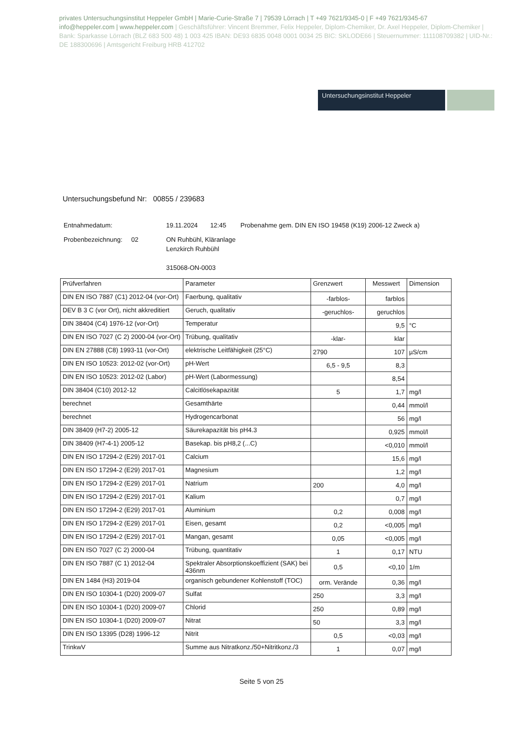privates Untersuchungsinstitut Heppeler GmbH | Marie-Curie-Straße 7 | 79539 Lörrach | T +49 7621/9345-0 | F +49 7621/9345-67
info@heppeler.com | www.heppeler.com | Geschäftsführer: Vincent Bremmer, Felix Heppeler, Diplom-Chemiker, Dr. Axel Heppeler, Diplom-Chemiker | Bank: Sparkasse Lörrach (BLZ 683 500 48) 1 003 425 IBAN: DE93 6835 0048 0001 0034 25 BIC: SKLODE66 | Steuernummer: 11110870938​2 | UID-Nr.: DE 188300696 | Amtsgericht Freiburg HRB 412702
Untersuchungsinstitut Heppeler
Untersuchungsbefund Nr: 00855 / 239683
| Entnahmedatum: | 19.11.2024 12:45 Probenahme gem. DIN EN ISO 19458 (K19) 2006-12 Zweck a) |
| Probenbezeichnung: 02 | ON Ruhbühl, Kläranlage Lenzkirch Ruhbühl 315068-ON-0003 |
| Prüfverfahren | Parameter | Grenzwert | Messwert | Dimension |
| --- | --- | --- | --- | --- |
| DIN EN ISO 7887 (C1) 2012-04 (vor-Ort) | Faerbung, qualitativ | -farblos- | farblos | |
| DEV B 3 C (vor Ort), nicht akkreditiert | Geruch, qualitativ | -geruchlos- | geruchlos | |
| DIN 38404 (C4) 1976-12 (vor-Ort) | Temperatur | | 9,5 | °C |
| DIN EN ISO 7027 (C 2) 2000-04 (vor-Ort) | Trübung, qualitativ | -klar- | klar | |
| DIN EN 27888 (C8) 1993-11 (vor-Ort) | elektrische Leitfähigkeit (25°C) | 2790 | 107 | µS/cm |
| DIN EN ISO 10523: 2012-02 (vor-Ort) | pH-Wert | 6,5 - 9,5 | 8,3 | |
| DIN EN ISO 10523: 2012-02 (Labor) | pH-Wert (Labormessung) | | 8,54 | |
| DIN 38404 (C10) 2012-12 | Calcitlösekapazität | 5 | 1,7 | mg/l |
| berechnet | Gesamthärte | | 0,44 | mmol/l |
| berechnet | Hydrogencarbonat | | 56 | mg/l |
| DIN 38409 (H7-2) 2005-12 | Säurekapazität bis pH4.3 | | 0,925 | mmol/l |
| DIN 38409 (H7-4-1) 2005-12 | Basekap. bis pH8,2 (...C) | | <0,010 | mmol/l |
| DIN EN ISO 17294-2 (E29) 2017-01 | Calcium | | 15,6 | mg/l |
| DIN EN ISO 17294-2 (E29) 2017-01 | Magnesium | | 1,2 | mg/l |
| DIN EN ISO 17294-2 (E29) 2017-01 | Natrium | 200 | 4,0 | mg/l |
| DIN EN ISO 17294-2 (E29) 2017-01 | Kalium | | 0,7 | mg/l |
| DIN EN ISO 17294-2 (E29) 2017-01 | Aluminium | 0,2 | 0,008 | mg/l |
| DIN EN ISO 17294-2 (E29) 2017-01 | Eisen, gesamt | 0,2 | <0,005 | mg/l |
| DIN EN ISO 17294-2 (E29) 2017-01 | Mangan, gesamt | 0,05 | <0,005 | mg/l |
| DIN EN ISO 7027 (C 2) 2000-04 | Trübung, quantitativ | 1 | 0,17 | NTU |
| DIN EN ISO 7887 (C 1) 2012-04 | Spektraler Absorptionskoeffizient (SAK) bei 436nm | 0,5 | <0,10 | 1/m |
| DIN EN 1484 (H3) 2019-04 | organisch gebundener Kohlenstoff (TOC) | orm. Verände | 0,36 | mg/l |
| DIN EN ISO 10304-1 (D20) 2009-07 | Sulfat | 250 | 3,3 | mg/l |
| DIN EN ISO 10304-1 (D20) 2009-07 | Chlorid | 250 | 0,89 | mg/l |
| DIN EN ISO 10304-1 (D20) 2009-07 | Nitrat | 50 | 3,3 | mg/l |
| DIN EN ISO 13395 (D28) 1996-12 | Nitrit | 0,5 | <0,03 | mg/l |
| TrinkwV | Summe aus Nitratkonz./50+Nitritkonz./3 | 1 | 0,07 | mg/l |
Seite 5 von 25